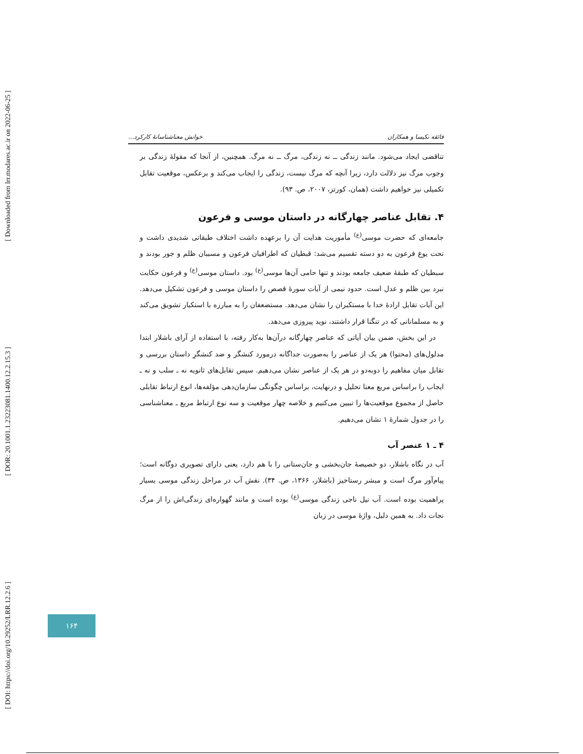[ Downloaded from lrr.modares.ac.ir on 2022-06-25 ]
[ DOR: 20.1001.1.23223081.1400.12.2.15.3 ]
[ DOI: https://doi.org/10.29252/LRR.12.2.6 ]
فائقه نکیسا و همکاران خوانش معناشناسانهٔ کارکرد...
تناقضی ایجاد می‌شود. مانند زندگی ــ نه زندگی، مرگ ــ نه مرگ. همچنین، از آنجا که مقولهٔ زندگی بر وجوب مرگ نیز دلالت دارد، زیرا آنچه که مرگ نیست، زندگی را ایجاب می‌کند و برعکس، موقعیت تقابل تکمیلی نیز خواهیم داشت (همان، کورتز، ۲۰۰۷، ص. ۹۳).
۴. تقابل عناصر چهارگانه در داستان موسی و فرعون
جامعه‌ای که حضرت موسی<sup>(ع)</sup> مأموریت هدایت آن را برعهده داشت اختلاف طبقاتی شدیدی داشت و تحت یوغ فرعون به دو دسته تقسیم می‌شد: قبطیان که اطرافیان فرعون و مسببان ظلم و جور بودند و سبطیان که طبقهٔ ضعیف جامعه بودند و تنها حامی آن‌ها موسی<sup>(ع)</sup> بود. داستان موسی<sup>(ع)</sup> و فرعون حکایت نبرد بین ظلم و عدل است. حدود نیمی از آیات سورهٔ قصص را داستان موسی و فرعون تشکیل می‌دهد. این آیات تقابل ارادهٔ خدا با مستکبران را نشان می‌دهد. مستضعفان را به مبارزه با استکبار تشویق می‌کند و به مسلمانانی که در تنگنا قرار داشتند، نوید پیروزی می‌دهد.
در این بخش، ضمن بیان آیاتی که عناصر چهارگانه درآن‌ها به‌کار رفته، با استفاده از آرای باشلار ابتدا مدلول‌های (محتوا) هر یک از عناصر را به‌صورت جداگانه درمورد کنشگر و ضد کنشگرِ داستان بررسی و تقابل میان مفاهیم را دوبه‌دو در هر یک از عناصر نشان می‌دهیم. سپس تقابل‌های ثانویه نه ـ سلب و نه ـ ایجاب را براساس مربع معنا تحلیل و درنهایت، براساس چگونگی سازمان‌دهی مؤلفه‌ها، انوع ارتباط تقابلی حاصل از مجموع موقعیت‌ها را تبیین می‌کنیم و خلاصه چهار موقعیت و سه نوع ارتباط مربع ـ معناشناسی را در جدول شمارهٔ ۱ نشان می‌دهیم.
۴ ـ ۱ عنصر آب
آب در نگاه باشلار، دو خصیصهٔ جان‌بخشی و جان‌ستانی را با هم دارد، یعنی دارای تصویری دوگانه است؛ پیام‌آور مرگ است و مبشر رستاخیز (باشلار، ۱۳۶۶، ص. ۳۴). نقش آب در مراحل زندگی موسی بسیار پراهمیت بوده است. آب نیل ناجی زندگی موسی<sup>(ع)</sup> بوده است و مانند گهواره‌ای زندگی‌اش را از مرگ نجات داد. به همین دلیل، واژهٔ موسی در زبان
۱۶۴